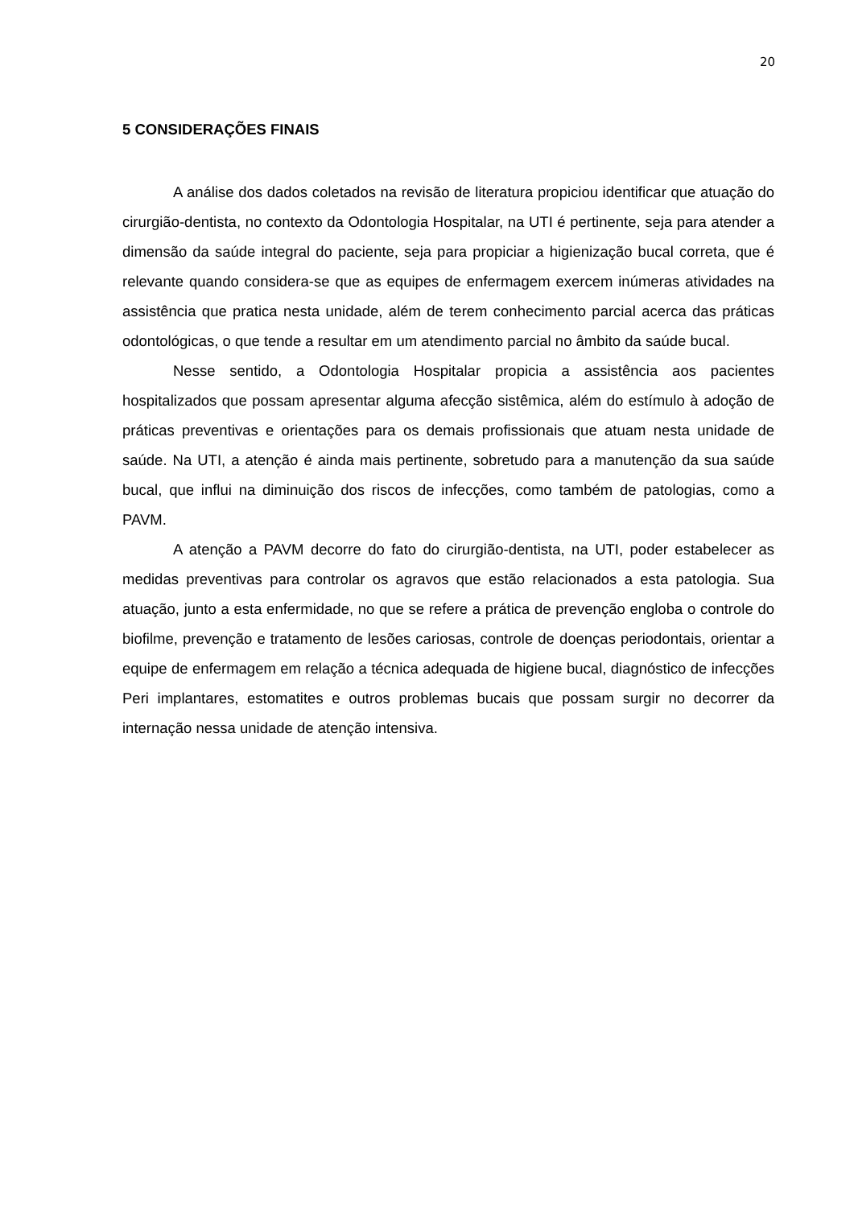20
5 CONSIDERAÇÕES FINAIS
A análise dos dados coletados na revisão de literatura propiciou identificar que atuação do cirurgião-dentista, no contexto da Odontologia Hospitalar, na UTI é pertinente, seja para atender a dimensão da saúde integral do paciente, seja para propiciar a higienização bucal correta, que é relevante quando considera-se que as equipes de enfermagem exercem inúmeras atividades na assistência que pratica nesta unidade, além de terem conhecimento parcial acerca das práticas odontológicas, o que tende a resultar em um atendimento parcial no âmbito da saúde bucal.
Nesse sentido, a Odontologia Hospitalar propicia a assistência aos pacientes hospitalizados que possam apresentar alguma afecção sistêmica, além do estímulo à adoção de práticas preventivas e orientações para os demais profissionais que atuam nesta unidade de saúde. Na UTI, a atenção é ainda mais pertinente, sobretudo para a manutenção da sua saúde bucal, que influi na diminuição dos riscos de infecções, como também de patologias, como a PAVM.
A atenção a PAVM decorre do fato do cirurgião-dentista, na UTI, poder estabelecer as medidas preventivas para controlar os agravos que estão relacionados a esta patologia. Sua atuação, junto a esta enfermidade, no que se refere a prática de prevenção engloba o controle do biofilme, prevenção e tratamento de lesões cariosas, controle de doenças periodontais, orientar a equipe de enfermagem em relação a técnica adequada de higiene bucal, diagnóstico de infecções Peri implantares, estomatites e outros problemas bucais que possam surgir no decorrer da internação nessa unidade de atenção intensiva.